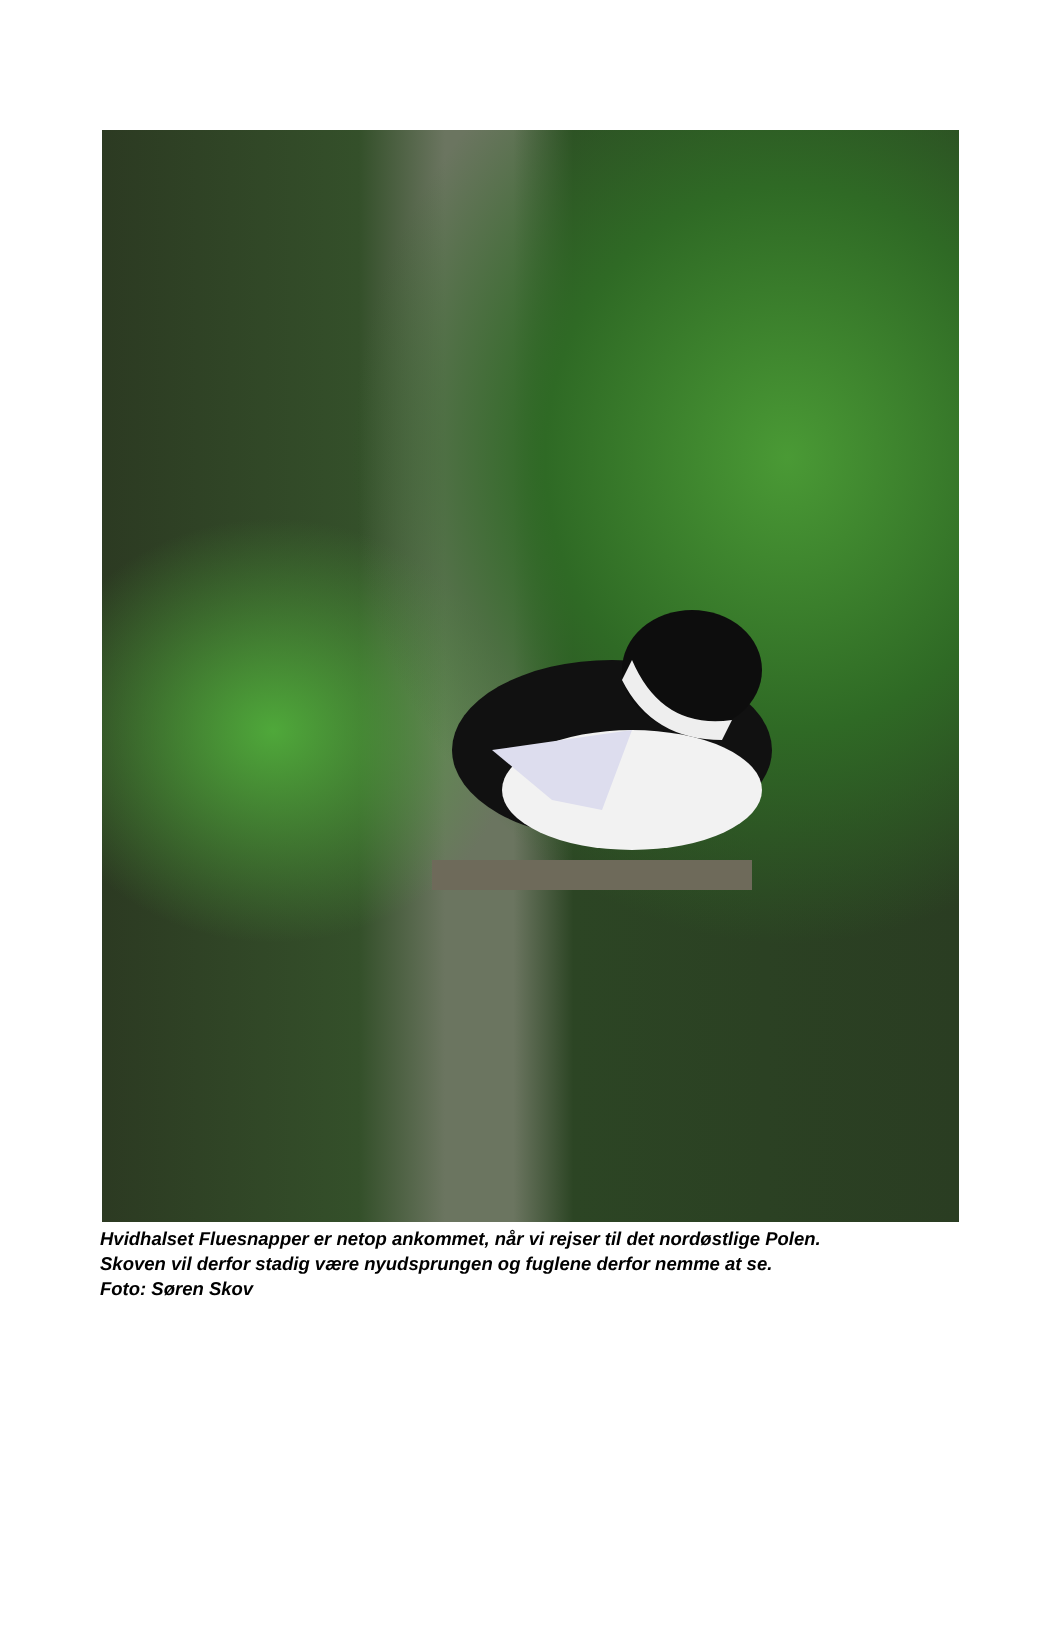Hvidhalset Fluesnapper er netop ankommet, når vi rejser til det nordøstlige Polen.
Skoven vil derfor stadig være nyudsprungen og fuglene derfor nemme at se.
Foto: Søren Skov